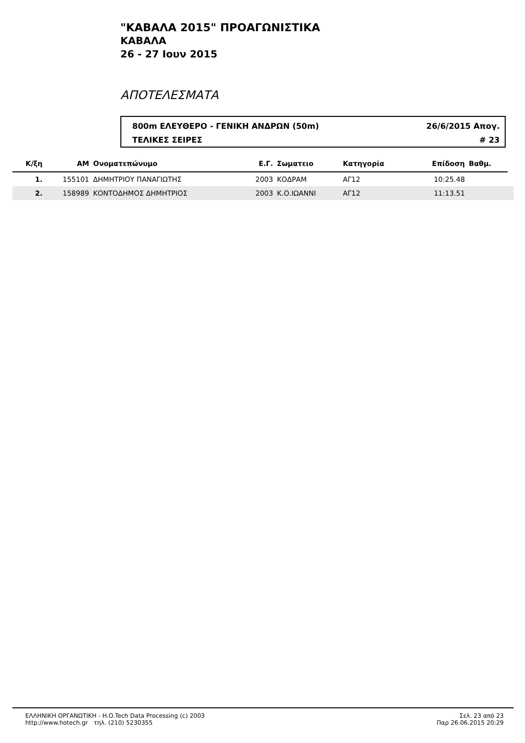"ΚΑΒΑΛΑ 2015" ΠΡΟΑΓΩΝΙΣΤΙΚΑ
ΚΑΒΑΛΑ
26 - 27 Ιουν 2015
ΑΠΟΤΕΛΕΣΜΑΤΑ
800m ΕΛΕΥΘΕΡΟ - ΓΕΝΙΚΗ ΑΝΔΡΩΝ (50m) 26/6/2015 Απογ.
ΤΕΛΙΚΕΣ ΣΕΙΡΕΣ # 23
| Κ/ξη | ΑΜ | Ονοματεπώνυμο | Ε.Γ. | Σωματειο | Κατηγορία | Επίδοση | Βαθμ. | |
| --- | --- | --- | --- | --- | --- | --- | --- | --- |
| 1. | 155101 | ΔΗΜΗΤΡΙΟΥ ΠΑΝΑΓΙΩΤΗΣ | 2003 | ΚΟΔΡΑΜ | ΑΓ12 | 10:25.48 | | |
| 2. | 158989 | ΚΟΝΤΟΔΗΜΟΣ ΔΗΜΗΤΡΙΟΣ | 2003 | Κ.Ο.ΙΩΑΝΝΙ | ΑΓ12 | 11:13.51 | | |
ΕΛΛΗΝΙΚΗ ΟΡΓΑΝΩΤΙΚΗ - H.O.Tech Data Processing (c) 2003
http://www.hotech.gr τηλ. (210) 5230355
Σελ. 23 από 23
Παρ 26.06.2015 20:29